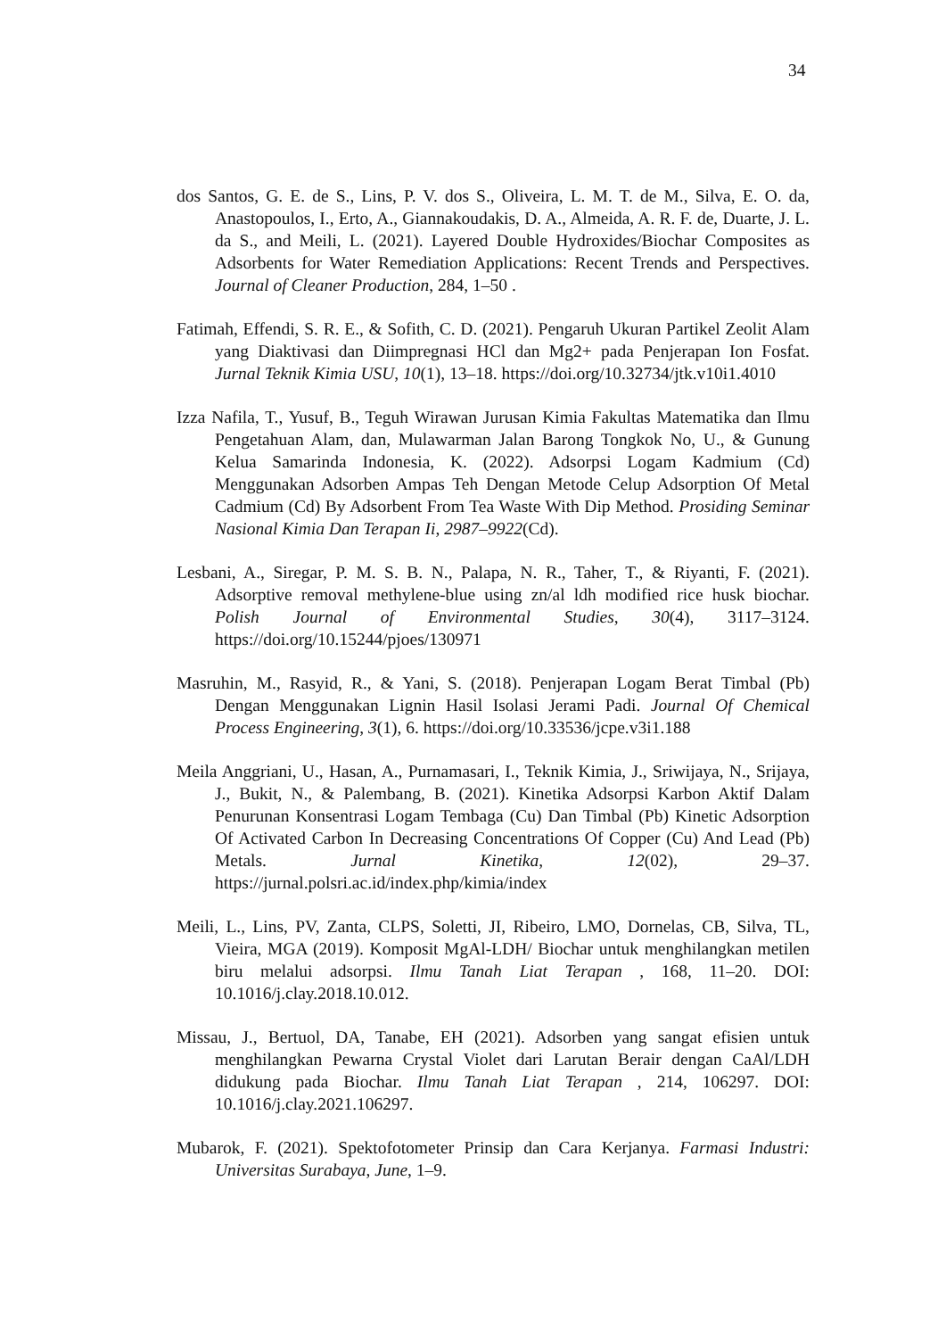34
dos Santos, G. E. de S., Lins, P. V. dos S., Oliveira, L. M. T. de M., Silva, E. O. da, Anastopoulos, I., Erto, A., Giannakoudakis, D. A., Almeida, A. R. F. de, Duarte, J. L. da S., and Meili, L. (2021). Layered Double Hydroxides/Biochar Composites as Adsorbents for Water Remediation Applications: Recent Trends and Perspectives. Journal of Cleaner Production, 284, 1–50 .
Fatimah, Effendi, S. R. E., & Sofith, C. D. (2021). Pengaruh Ukuran Partikel Zeolit Alam yang Diaktivasi dan Diimpregnasi HCl dan Mg2+ pada Penjerapan Ion Fosfat. Jurnal Teknik Kimia USU, 10(1), 13–18. https://doi.org/10.32734/jtk.v10i1.4010
Izza Nafila, T., Yusuf, B., Teguh Wirawan Jurusan Kimia Fakultas Matematika dan Ilmu Pengetahuan Alam, dan, Mulawarman Jalan Barong Tongkok No, U., & Gunung Kelua Samarinda Indonesia, K. (2022). Adsorpsi Logam Kadmium (Cd) Menggunakan Adsorben Ampas Teh Dengan Metode Celup Adsorption Of Metal Cadmium (Cd) By Adsorbent From Tea Waste With Dip Method. Prosiding Seminar Nasional Kimia Dan Terapan Ii, 2987–9922(Cd).
Lesbani, A., Siregar, P. M. S. B. N., Palapa, N. R., Taher, T., & Riyanti, F. (2021). Adsorptive removal methylene-blue using zn/al ldh modified rice husk biochar. Polish Journal of Environmental Studies, 30(4), 3117–3124. https://doi.org/10.15244/pjoes/130971
Masruhin, M., Rasyid, R., & Yani, S. (2018). Penjerapan Logam Berat Timbal (Pb) Dengan Menggunakan Lignin Hasil Isolasi Jerami Padi. Journal Of Chemical Process Engineering, 3(1), 6. https://doi.org/10.33536/jcpe.v3i1.188
Meila Anggriani, U., Hasan, A., Purnamasari, I., Teknik Kimia, J., Sriwijaya, N., Srijaya, J., Bukit, N., & Palembang, B. (2021). Kinetika Adsorpsi Karbon Aktif Dalam Penurunan Konsentrasi Logam Tembaga (Cu) Dan Timbal (Pb) Kinetic Adsorption Of Activated Carbon In Decreasing Concentrations Of Copper (Cu) And Lead (Pb) Metals. Jurnal Kinetika, 12(02), 29–37. https://jurnal.polsri.ac.id/index.php/kimia/index
Meili, L., Lins, PV, Zanta, CLPS, Soletti, JI, Ribeiro, LMO, Dornelas, CB, Silva, TL, Vieira, MGA (2019). Komposit MgAl-LDH/ Biochar untuk menghilangkan metilen biru melalui adsorpsi. Ilmu Tanah Liat Terapan , 168, 11–20. DOI: 10.1016/j.clay.2018.10.012.
Missau, J., Bertuol, DA, Tanabe, EH (2021). Adsorben yang sangat efisien untuk menghilangkan Pewarna Crystal Violet dari Larutan Berair dengan CaAl/LDH didukung pada Biochar. Ilmu Tanah Liat Terapan , 214, 106297. DOI: 10.1016/j.clay.2021.106297.
Mubarok, F. (2021). Spektofotometer Prinsip dan Cara Kerjanya. Farmasi Industri: Universitas Surabaya, June, 1–9.